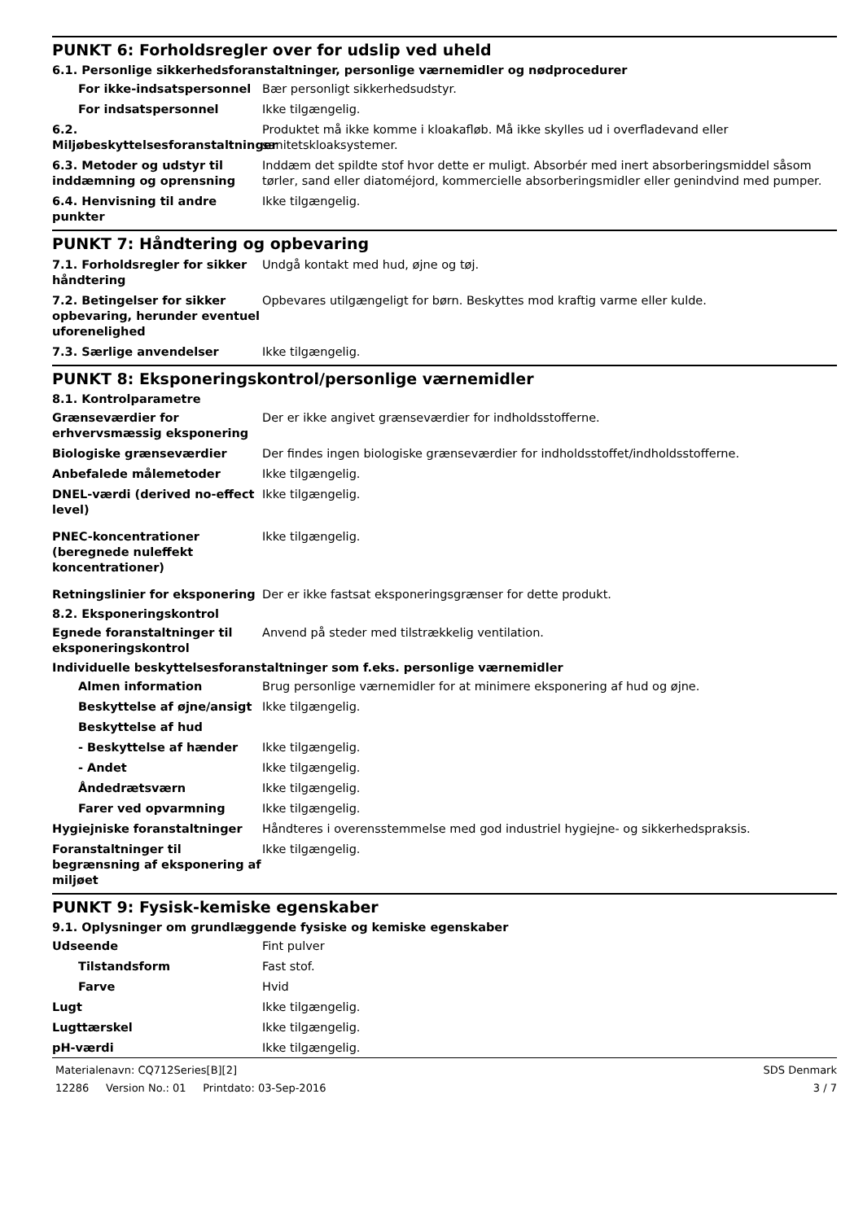PUNKT 6: Forholdsregler over for udslip ved uheld
6.1. Personlige sikkerhedsforanstaltninger, personlige værnemidler og nødprocedurer
For ikke-indsatspersonnel Bær personligt sikkerhedsudstyr.
For indsatspersonnel Ikke tilgængelig.
6.2. Miljøbeskyttelsesforanstaltninger
Produktet må ikke komme i kloakafløb. Må ikke skylles ud i overfladevand eller sanitetskloaksystemer.
6.3. Metoder og udstyr til inddæmning og oprensning
Inddæm det spildte stof hvor dette er muligt. Absorbér med inert absorberingsmiddel såsom tørler, sand eller diatoméjord, kommercielle absorberingsmidler eller genindvind med pumper.
6.4. Henvisning til andre punkter
Ikke tilgængelig.
PUNKT 7: Håndtering og opbevaring
7.1. Forholdsregler for sikker håndtering
Undgå kontakt med hud, øjne og tøj.
7.2. Betingelser for sikker opbevaring, herunder eventuel uforenelighed
Opbevares utilgængeligt for børn. Beskyttes mod kraftig varme eller kulde.
7.3. Særlige anvendelser Ikke tilgængelig.
PUNKT 8: Eksponeringskontrol/personlige værnemidler
8.1. Kontrolparametre
Grænseværdier for erhvervsmæssig eksponering
Der er ikke angivet grænseværdier for indholdsstofferne.
Biologiske grænseværdier Der findes ingen biologiske grænseværdier for indholdsstoffet/indholdsstofferne.
Anbefalede målemetoder Ikke tilgængelig.
DNEL-værdi (derived no-effect level)
Ikke tilgængelig.
PNEC-koncentrationer (beregnede nuleffekt koncentrationer)
Ikke tilgængelig.
Retningslinier for eksponering
Der er ikke fastsat eksponeringsgrænser for dette produkt.
8.2. Eksponeringskontrol
Egnede foranstaltninger til eksponeringskontrol
Anvend på steder med tilstrækkelig ventilation.
Individuelle beskyttelsesforanstaltninger som f.eks. personlige værnemidler
Almen information Brug personlige værnemidler for at minimere eksponering af hud og øjne.
Beskyttelse af øjne/ansigt
Ikke tilgængelig.
Beskyttelse af hud
- Beskyttelse af hænder Ikke tilgængelig.
- Andet Ikke tilgængelig.
Åndedrætsværn Ikke tilgængelig.
Farer ved opvarmning Ikke tilgængelig.
Hygiejniske foranstaltninger Håndteres i overensstemmelse med god industriel hygiejne- og sikkerhedspraksis.
Foranstaltninger til begrænsning af eksponering af miljøet
Ikke tilgængelig.
PUNKT 9: Fysisk-kemiske egenskaber
9.1. Oplysninger om grundlæggende fysiske og kemiske egenskaber
Udseende Fint pulver
Tilstandsform Fast stof.
Farve Hvid
Lugt Ikke tilgængelig.
Lugttærskel Ikke tilgængelig.
pH-værdi Ikke tilgængelig.
Materialenavn: CQ712Series[B][2]
12286 Version No.: 01 Printdato: 03-Sep-2016
SDS Denmark
3 / 7